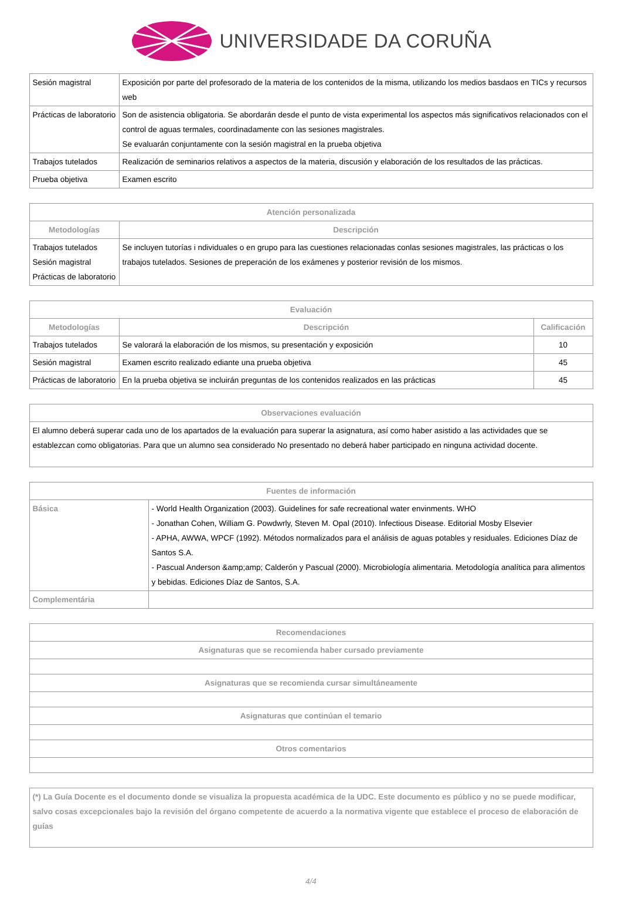UNIVERSIDADE DA CORUÑA
| Sesión magistral | Exposición por parte del profesorado de la materia de los contenidos de la misma, utilizando los medios basdaos en TICs y recursos web |
| Prácticas de laboratorio | Son de asistencia obligatoria. Se abordarán desde el punto de vista experimental los aspectos más significativos relacionados con el control de aguas termales, coordinadamente con las sesiones magistrales. Se evaluarán conjuntamente con la sesión magistral en la prueba objetiva |
| Trabajos tutelados | Realización de seminarios relativos a aspectos de la materia, discusión y elaboración de los resultados de las prácticas. |
| Prueba objetiva | Examen escrito |
| Atención personalizada | |
| --- | --- |
| Metodologías | Descripción |
| Trabajos tutelados Sesión magistral Prácticas de laboratorio | Se incluyen tutorías i ndividuales o en grupo para las cuestiones relacionadas conlas sesiones magistrales, las prácticas o los trabajos tutelados. Sesiones de preperación de los exámenes y posterior revisión de los mismos. |
| Evaluación | | |
| --- | --- | --- |
| Metodologías | Descripción | Calificación |
| Trabajos tutelados | Se valorará la elaboración de los mismos, su presentación y exposición | 10 |
| Sesión magistral | Examen escrito realizado ediante una prueba objetiva | 45 |
| Prácticas de laboratorio | En la prueba objetiva se incluirán preguntas de los contenidos realizados en las prácticas | 45 |
| Observaciones evaluación |
| --- |
| El alumno deberá superar cada uno de los apartados de la evaluación para superar la asignatura, así como haber asistido a las actividades que se establezcan como obligatorias. Para que un alumno sea considerado No presentado no deberá haber participado en ninguna actividad docente. |
| Fuentes de información | |
| --- | --- |
| Básica | - World Health Organization (2003). Guidelines for safe recreational water envinments. WHO - Jonathan Cohen, William G. Powdwrly, Steven M. Opal (2010). Infectious Disease. Editorial Mosby Elsevier - APHA, AWWA, WPCF (1992). Métodos normalizados para el análisis de aguas potables y residuales. Ediciones Díaz de Santos S.A. - Pascual Anderson &amp;amp; Calderón y Pascual (2000). Microbiología alimentaria. Metodología analítica para alimentos y bebidas. Ediciones Díaz de Santos, S.A. |
| Complementária | |
| Recomendaciones |
| --- |
| Asignaturas que se recomienda haber cursado previamente |
| Asignaturas que se recomienda cursar simultáneamente |
| Asignaturas que continúan el temario |
| Otros comentarios |
| (*) La Guía Docente es el documento donde se visualiza la propuesta académica de la UDC. Este documento es público y no se puede modificar, salvo cosas excepcionales bajo la revisión del órgano competente de acuerdo a la normativa vigente que establece el proceso de elaboración de guías |
4/4